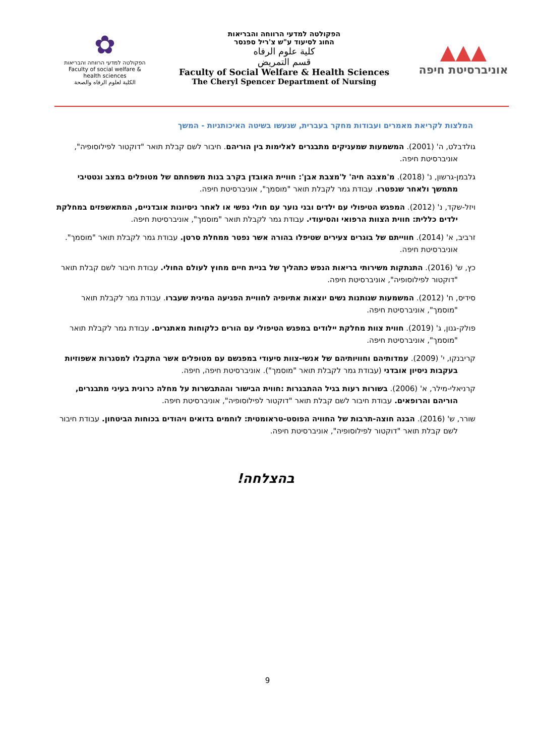✿
הפקולטה למדעי הרווחה והבריאות
Faculty of social welfare & health sciences
الكلية لعلوم الرفاه والصحة
הפקולטה למדעי הרווחה והבריאות
החוג לסיעוד ע"ש צ'ריל ספנסר
كلية علوم الرفاه
قسم التمريض
Faculty of Social Welfare & Health Sciences
The Cheryl Spencer Department of Nursing
▲▲▲
אוניברסיטת חיפה
המלצות לקריאת מאמרים ועבודות מחקר בעברית, שנעשו בשיטה האיכותניות - המשך
גולדבלט, ה' (2001). המשמעות שמעניקים מתבגרים לאלימות בין הוריהם. חיבור לשם קבלת תואר "דוקטור לפילוסופיה", אוניברסיטת חיפה.
גלבמן-גרשון, נ' (2018). מ'מצבה חיה' ל'מצבת אבן': חוויית האובדן בקרב בנות משפחתם של מטופלים במצב וגטטיבי מתמשך ולאחר שנפטרו. עבודת גמר לקבלת תואר "מוסמך", אוניברסיטת חיפה.
ויזל-שקד, נ' (2012). המפגש הטיפולי עם ילדים ובני נוער עם חולי נפשי או לאחר ניסיונות אובדניים, המתאשפזים במחלקת ילדים כללית: חווית הצוות הרפואי והסיעודי. עבודת גמר לקבלת תואר "מוסמך", אוניברסיטת חיפה.
זרביב, א' (2014). חווייתם של בוגרים צעירים שטיפלו בהורה אשר נפטר ממחלת סרטן. עבודת גמר לקבלת תואר "מוסמך". אוניברסיטת חיפה.
כץ, ש' (2016). התנתקות משירותי בריאות הנפש כתהליך של בניית חיים מחוץ לעולם החולי. עבודת חיבור לשם קבלת תואר "דוקטור לפילוסופיה", אוניברסיטת חיפה.
סידיס, ח' (2012). המשמעות שנותנות נשים יוצאות אתיופיה לחוויית הפגיעה המינית שעברו. עבודת גמר לקבלת תואר "מוסמך", אוניברסיטת חיפה.
פולק-גנון, ג' (2019). חווית צוות מחלקת יילודים במפגש הטיפולי עם הורים כלקוחות מאתגרים. עבודת גמר לקבלת תואר "מוסמך", אוניברסיטת חיפה.
קריבנקו, י' (2009). עמדותיהם וחוויותיהם של אנשי-צוות סיעודי במפגשם עם מטופלים אשר התקבלו למסגרות אשפוזיות בעקבות ניסיון אובדני (עבודת גמר לקבלת תואר "מוסמך"). אוניברסיטת חיפה, חיפה.
קרניאלי-מילר, א' (2006). בשורות רעות בגיל ההתבגרות :חווית הבישור וההתבשרות על מחלה כרונית בעיני מתבגרים, הוריהם והרופאים. עבודת חיבור לשם קבלת תואר "דוקטור לפילוסופיה", אוניברסיטת חיפה.
שורר, ש' (2016). הבנה חוצה-תרבות של החוויה הפוסט-טראומטית: לוחמים בדואים ויהודים בכוחות הביטחון. עבודת חיבור לשם קבלת תואר "דוקטור לפילוסופיה", אוניברסיטת חיפה.
בהצלחה!
9